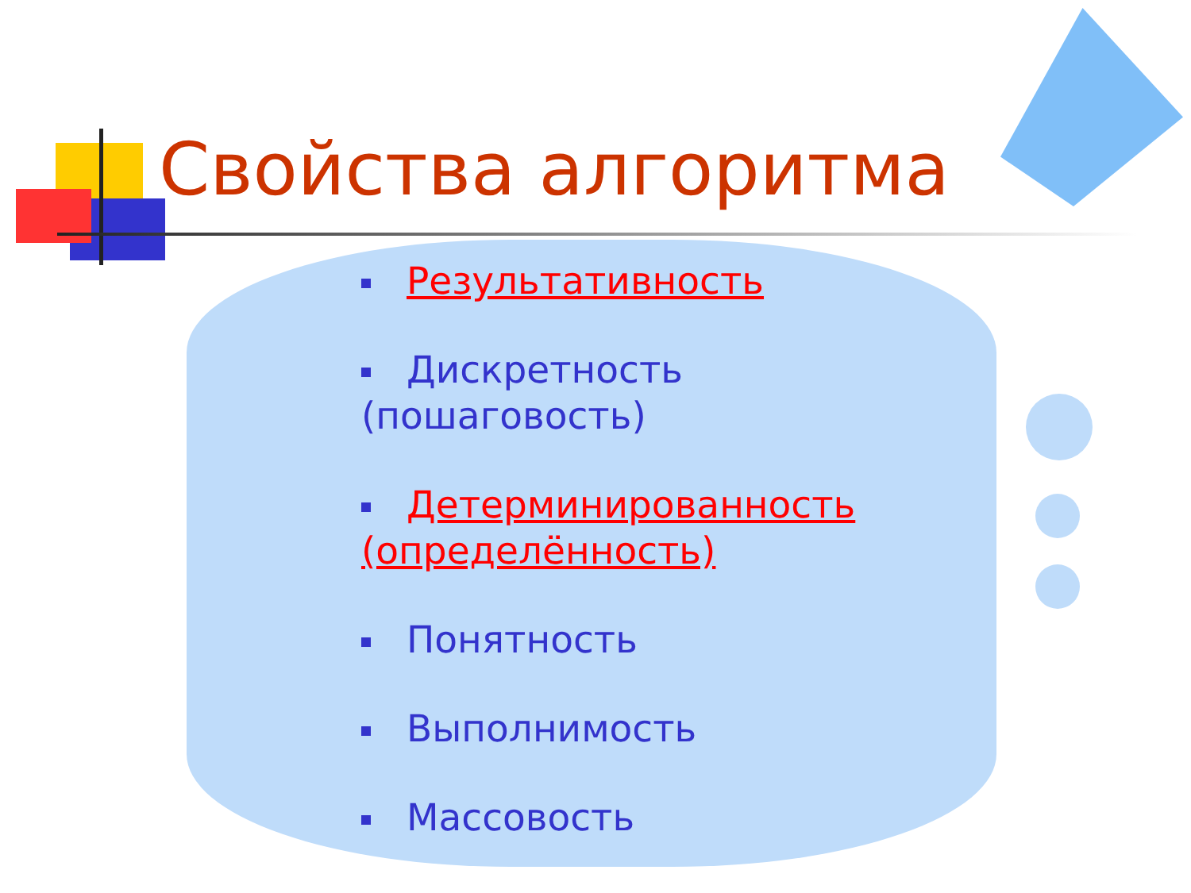Свойства алгоритма
Результативность
Дискретность (пошаговость)
Детерминированность (определённость)
Понятность
Выполнимость
Массовость